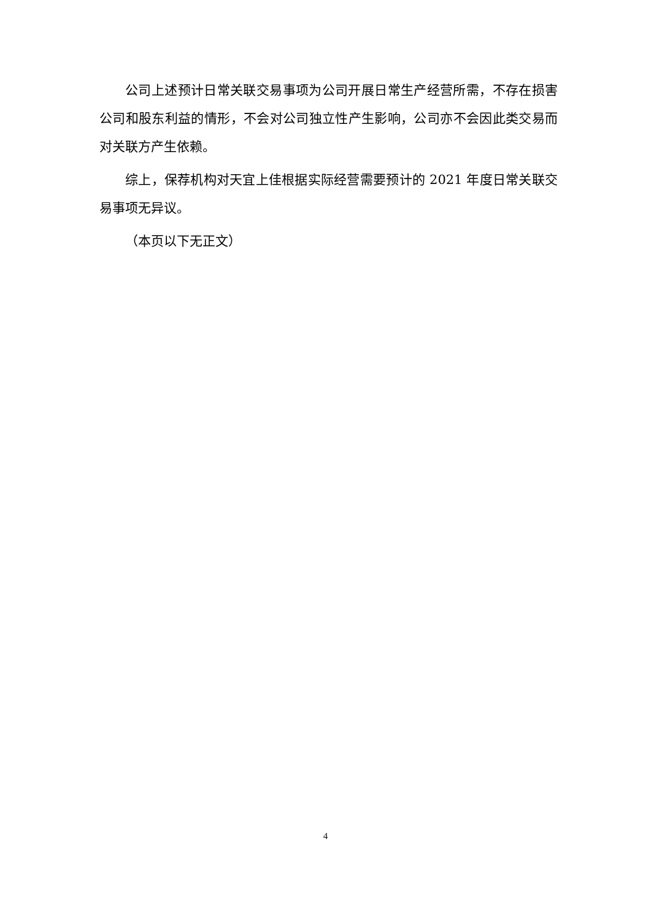公司上述预计日常关联交易事项为公司开展日常生产经营所需，不存在损害公司和股东利益的情形，不会对公司独立性产生影响，公司亦不会因此类交易而对关联方产生依赖。
综上，保荐机构对天宜上佳根据实际经营需要预计的 2021 年度日常关联交易事项无异议。
（本页以下无正文）
4